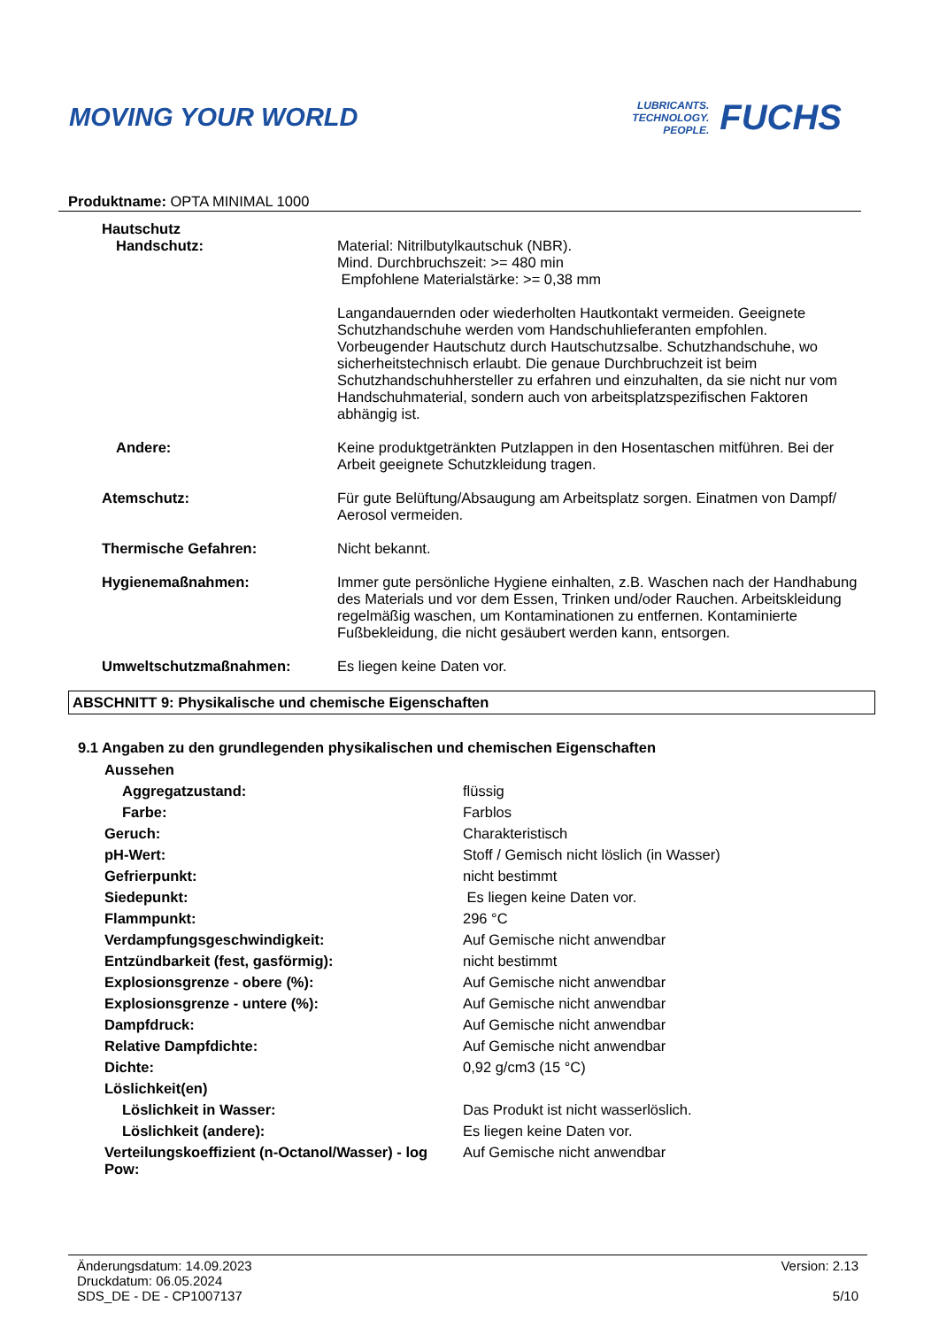MOVING YOUR WORLD
LUBRICANTS.
TECHNOLOGY.
PEOPLE.
FUCHS
Produktname: OPTA MINIMAL 1000
| Hautschutz | |
| Handschutz: | Material: Nitrilbutylkautschuk (NBR). Mind. Durchbruchszeit: >= 480 min Empfohlene Materialstärke: >= 0,38 mm Langandauernden oder wiederholten Hautkontakt vermeiden. Geeignete Schutzhandschuhe werden vom Handschuhlieferanten empfohlen. Vorbeugender Hautschutz durch Hautschutzsalbe. Schutzhandschuhe, wo sicherheitstechnisch erlaubt. Die genaue Durchbruchzeit ist beim Schutzhandschuhhersteller zu erfahren und einzuhalten, da sie nicht nur vom Handschuhmaterial, sondern auch von arbeitsplatzspezifischen Faktoren abhängig ist. |
| Andere: | Keine produktgetränkten Putzlappen in den Hosentaschen mitführen. Bei der Arbeit geeignete Schutzkleidung tragen. |
| Atemschutz: | Für gute Belüftung/Absaugung am Arbeitsplatz sorgen. Einatmen von Dampf/ Aerosol vermeiden. |
| Thermische Gefahren: | Nicht bekannt. |
| Hygienemaßnahmen: | Immer gute persönliche Hygiene einhalten, z.B. Waschen nach der Handhabung des Materials und vor dem Essen, Trinken und/oder Rauchen. Arbeitskleidung regelmäßig waschen, um Kontaminationen zu entfernen. Kontaminierte Fußbekleidung, die nicht gesäubert werden kann, entsorgen. |
| Umweltschutzmaßnahmen: | Es liegen keine Daten vor. |
ABSCHNITT 9: Physikalische und chemische Eigenschaften
9.1 Angaben zu den grundlegenden physikalischen und chemischen Eigenschaften
| Aussehen | |
| Aggregatzustand: | flüssig |
| Farbe: | Farblos |
| Geruch: | Charakteristisch |
| pH-Wert: | Stoff / Gemisch nicht löslich (in Wasser) |
| Gefrierpunkt: | nicht bestimmt |
| Siedepunkt: | Es liegen keine Daten vor. |
| Flammpunkt: | 296 °C |
| Verdampfungsgeschwindigkeit: | Auf Gemische nicht anwendbar |
| Entzündbarkeit (fest, gasförmig): | nicht bestimmt |
| Explosionsgrenze - obere (%): | Auf Gemische nicht anwendbar |
| Explosionsgrenze - untere (%): | Auf Gemische nicht anwendbar |
| Dampfdruck: | Auf Gemische nicht anwendbar |
| Relative Dampfdichte: | Auf Gemische nicht anwendbar |
| Dichte: | 0,92 g/cm3 (15 °C) |
| Löslichkeit(en) | |
| Löslichkeit in Wasser: | Das Produkt ist nicht wasserlöslich. |
| Löslichkeit (andere): | Es liegen keine Daten vor. |
| Verteilungskoeffizient (n-Octanol/Wasser) - log Pow: | Auf Gemische nicht anwendbar |
Änderungsdatum: 14.09.2023
Druckdatum: 06.05.2024
SDS_DE - DE - CP1007137
Version: 2.13
5/10